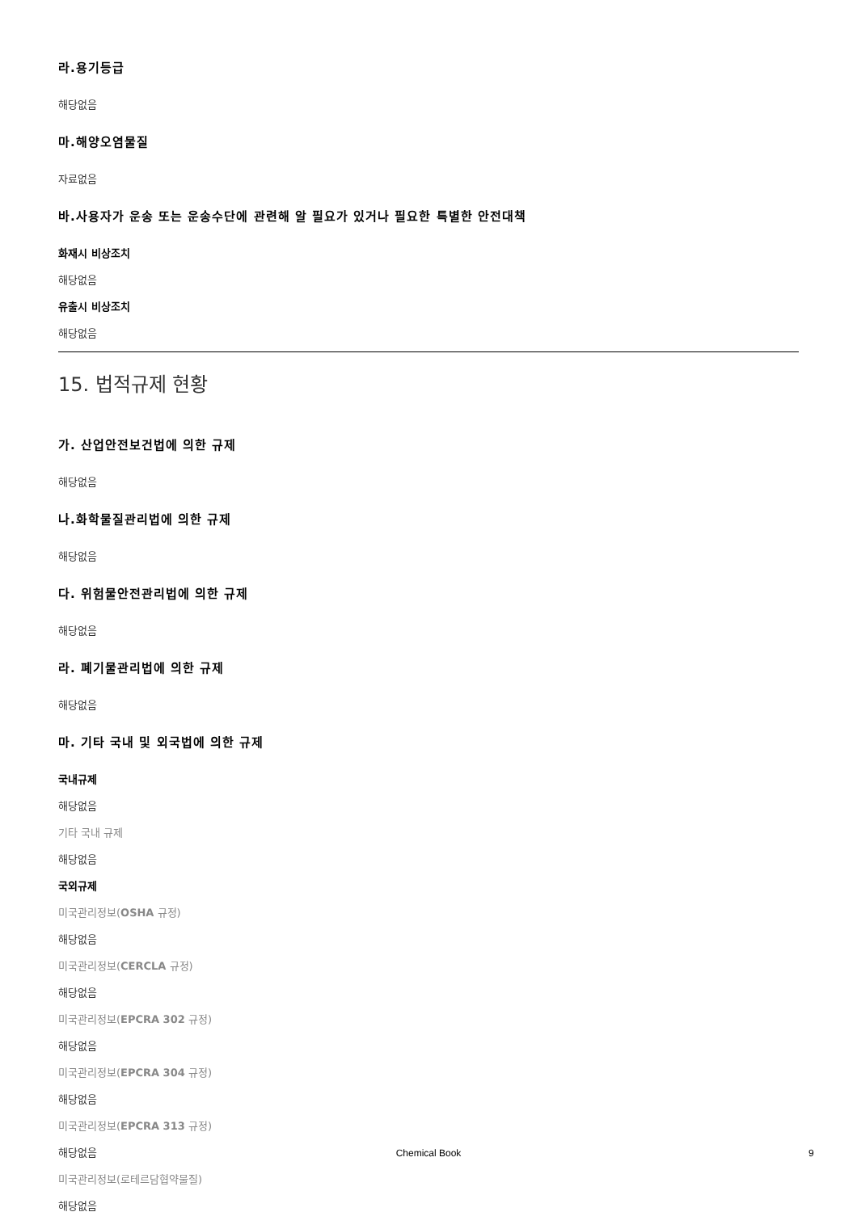라.용기등급
해당없음
마.해양오염물질
자료없음
바.사용자가 운송 또는 운송수단에 관련해 알 필요가 있거나 필요한 특별한 안전대책
화재시 비상조치
해당없음
유출시 비상조치
해당없음
15. 법적규제 현황
가. 산업안전보건법에 의한 규제
해당없음
나.화학물질관리법에 의한 규제
해당없음
다. 위험물안전관리법에 의한 규제
해당없음
라. 폐기물관리법에 의한 규제
해당없음
마. 기타 국내 및 외국법에 의한 규제
국내규제
해당없음
기타 국내 규제
해당없음
국외규제
미국관리정보(OSHA 규정)
해당없음
미국관리정보(CERCLA 규정)
해당없음
미국관리정보(EPCRA 302 규정)
해당없음
미국관리정보(EPCRA 304 규정)
해당없음
미국관리정보(EPCRA 313 규정)
해당없음
미국관리정보(로테르담협약물질)
해당없음
Chemical Book 9